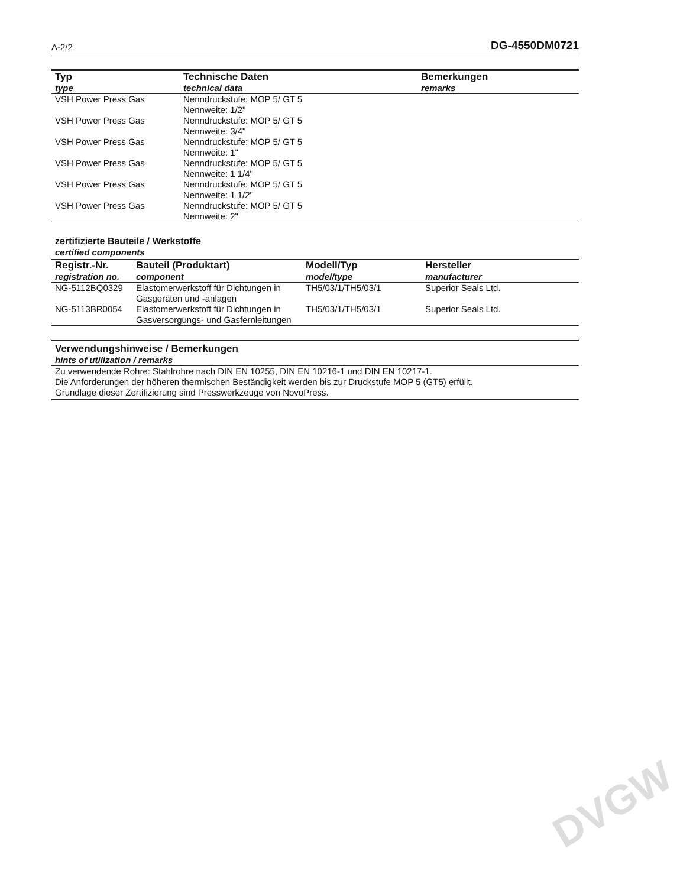A-2/2 DG-4550DM0721
| Typ type | Technische Daten technical data | Bemerkungen remarks |
| --- | --- | --- |
| VSH Power Press Gas | Nenndruckstufe: MOP 5/ GT 5 Nennweite: 1/2" | |
| VSH Power Press Gas | Nenndruckstufe: MOP 5/ GT 5 Nennweite: 3/4" | |
| VSH Power Press Gas | Nenndruckstufe: MOP 5/ GT 5 Nennweite: 1" | |
| VSH Power Press Gas | Nenndruckstufe: MOP 5/ GT 5 Nennweite: 1 1/4" | |
| VSH Power Press Gas | Nenndruckstufe: MOP 5/ GT 5 Nennweite: 1 1/2" | |
| VSH Power Press Gas | Nenndruckstufe: MOP 5/ GT 5 Nennweite: 2" | |
zertifizierte Bauteile / Werkstoffe
certified components
| Registr.-Nr. registration no. | Bauteil (Produktart) component | Modell/Typ model/type | Hersteller manufacturer |
| --- | --- | --- | --- |
| NG-5112BQ0329 | Elastomerwerkstoff für Dichtungen in Gasgeräten und -anlagen | TH5/03/1/TH5/03/1 | Superior Seals Ltd. |
| NG-5113BR0054 | Elastomerwerkstoff für Dichtungen in Gasversorgungs- und Gasfernleitungen | TH5/03/1/TH5/03/1 | Superior Seals Ltd. |
Verwendungshinweise / Bemerkungen
hints of utilization / remarks
Zu verwendende Rohre: Stahlrohre nach DIN EN 10255, DIN EN 10216-1 und DIN EN 10217-1.
Die Anforderungen der höheren thermischen Beständigkeit werden bis zur Druckstufe MOP 5 (GT5) erfüllt.
Grundlage dieser Zertifizierung sind Presswerkzeuge von NovoPress.
DVGW